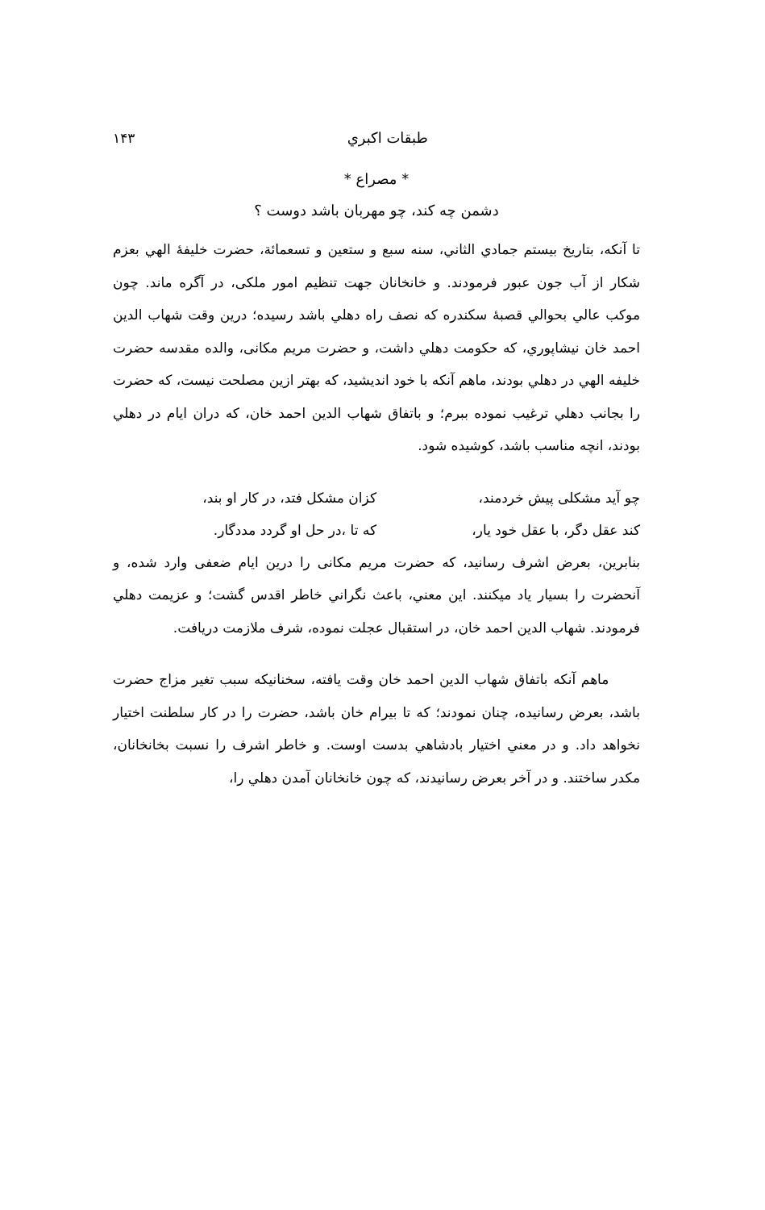طبقات اكبري ۱۴۳
* مصراع *
دشمن چه کند، چو مهربان باشد دوست ؟
تا آنکه، بتاریخ بیستم جمادي الثاني، سنه سبع و ستعین و تسعمائة، حضرت خلیفهٔ الهي بعزم شکار از آب جون عبور فرمودند. و خانخانان جهت تنظیم امور ملکی، در آگره ماند. چون موکب عالي بحوالي قصبهٔ سکندره که نصف راه دهلي باشد رسیده؛ درین وقت شهاب الدین احمد خان نیشاپوري، که حکومت دهلي داشت، و حضرت مریم مکانی، والده مقدسه حضرت خلیفه الهي در دهلي بودند، ماهم آنکه با خود اندیشید، که بهتر ازین مصلحت نیست، که حضرت را بجانب دهلي ترغیب نموده ببرم؛ و باتفاق شهاب الدین احمد خان، که دران ایام در دهلي بودند، انچه مناسب باشد، کوشیده شود.
چو آید مشکلی پیش خردمند، کزان مشکل فتد، در کار او بند، کند عقل دگر، با عقل خود یار، که تا ،در حل او گردد مددگار.
بنابرین، بعرض اشرف رسانید، که حضرت مریم مکانی را درین ایام ضعفی وارد شده، و آنحضرت را بسیار یاد میکنند. این معني، باعث نگراني خاطر اقدس گشت؛ و عزیمت دهلي فرمودند. شهاب الدین احمد خان، در استقبال عجلت نموده، شرف ملازمت دریافت.
ماهم آنکه باتفاق شهاب الدین احمد خان وقت یافته، سخنانیکه سبب تغیر مزاج حضرت باشد، بعرض رسانیده، چنان نمودند؛ که تا بیرام خان باشد، حضرت را در کار سلطنت اختیار نخواهد داد. و در معني اختیار بادشاهي بدست اوست. و خاطر اشرف را نسبت بخانخانان، مکدر ساختند. و در آخر بعرض رسانیدند، که چون خانخانان آمدن دهلي را،